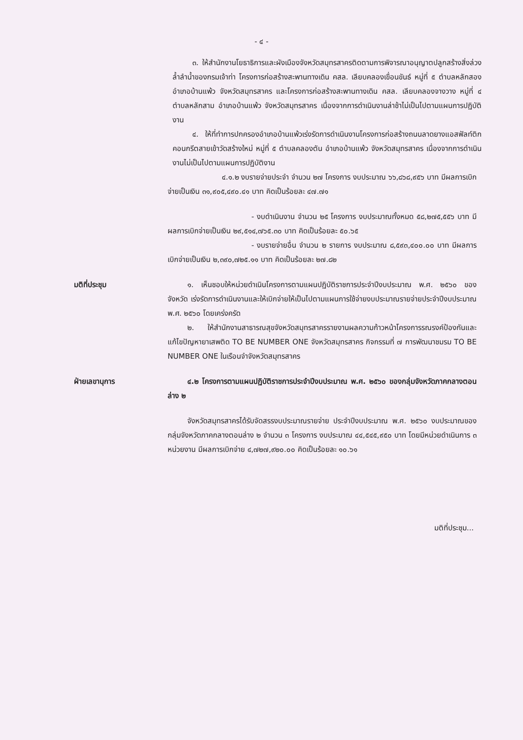- ๔ -
๓. ให้สำนักงานโยธาธิการและผังเมืองจังหวัดสมุทรสาครติดตามการพิจารณาอนุญาตปลูกสร้างสิ่งล่วงล้ำลำน้ำของกรมเจ้าท่า โครงการก่อสร้างสะพานทางเดิน คสล. เลียบคลองเขื่อนขันธ์ หมู่ที่ ๕ ตำบลหลักสอง อำเภอบ้านแพ้ว จังหวัดสมุทรสาคร และโครงการก่อสร้างสะพานทางเดิน คสล. เลียบคลองจางวาง หมู่ที่ ๔ ตำบลหลักสาม อำเภอบ้านแพ้ว จังหวัดสมุทรสาคร เนื่องจากการดำเนินงานล่าช้าไม่เป็นไปตามแผนการปฏิบัติงาน
๔. ให้ที่ทำการปกครองอำเภอบ้านแพ้วเร่งรัดการดำเนินงานโครงการก่อสร้างถนนลาดยางแอสฟัลท์ติกคอนกรีตสายเข้าวัดสร้างใหม่ หมู่ที่ ๕ ตำบลคลองตัน อำเภอบ้านแพ้ว จังหวัดสมุทรสาคร เนื่องจากการดำเนินงานไม่เป็นไปตามแผนการปฏิบัติงาน
๔.๑.๒ งบรายจ่ายประจำ จำนวน ๒๗ โครงการ งบประมาณ ๖๖,๘๖๘,๙๕๖ บาท มีผลการเบิกจ่ายเป็นเงิน ๓๑,๙๐๕,๔๙๐.๔๑ บาท คิดเป็นร้อยละ ๔๗.๗๑
- งบดำเนินงาน จำนวน ๒๕ โครงการ งบประมาณทั้งหมด ๕๘,๒๗๕,๕๕๖ บาท มีผลการเบิกจ่ายเป็นเงิน ๒๙,๕๑๔,๗๖๕.๓๐ บาท คิดเป็นร้อยละ ๕๐.๖๕
- งบรายจ่ายอื่น จำนวน ๒ รายการ งบประมาณ ๘,๕๙๓,๔๐๐.๐๐ บาท มีผลการเบิกจ่ายเป็นเงิน ๒,๓๙๐,๗๒๕.๑๑ บาท คิดเป็นร้อยละ ๒๗.๘๒
มติที่ประชุม ๑. เห็นชอบให้หน่วยดำเนินโครงการตามแผนปฏิบัติราชการประจำปีงบประมาณ พ.ศ. ๒๕๖๐ ของจังหวัด เร่งรัดการดำเนินงานและให้เบิกจ่ายให้เป็นไปตามแผนการใช้จ่ายงบประมาณรายจ่ายประจำปีงบประมาณ พ.ศ. ๒๕๖๐ โดยเคร่งครัด
๒. ให้สำนักงานสาธารณสุขจังหวัดสมุทรสาครรายงานผลความก้าวหน้าโครงการรณรงค์ป้องกันและแก้ไขปัญหายาเสพติด TO BE NUMBER ONE จังหวัดสมุทรสาคร กิจกรรมที่ ๗ การพัฒนาชมรม TO BE NUMBER ONE ในเรือนจำจังหวัดสมุทรสาคร
ฝ่ายเลขานุการ ๔.๒ โครงการตามแผนปฏิบัติราชการประจำปีงบประมาณ พ.ศ. ๒๕๖๐ ของกลุ่มจังหวัดภาคกลางตอนล่าง ๒
จังหวัดสมุทรสาครได้รับจัดสรรงบประมาณรายจ่าย ประจำปีงบประมาณ พ.ศ. ๒๕๖๐ งบประมาณของกลุ่มจังหวัดภาคกลางตอนล่าง ๒ จำนวน ๓ โครงการ งบประมาณ ๔๔,๕๔๕,๙๕๐ บาท โดยมีหน่วยดำเนินการ ๓ หน่วยงาน มีผลการเบิกจ่าย ๔,๗๒๗,๙๒๐.๐๐ คิดเป็นร้อยละ ๑๐.๖๑
มติที่ประชุม...